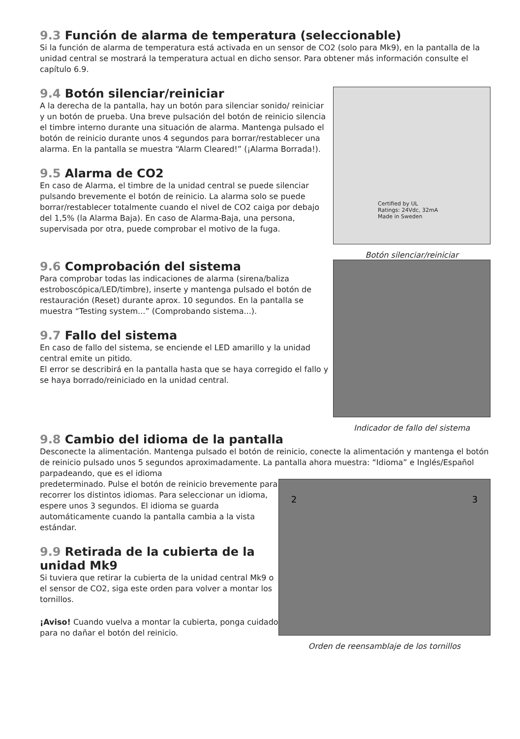9.3 Función de alarma de temperatura (seleccionable)
Si la función de alarma de temperatura está activada en un sensor de CO2 (solo para Mk9), en la pantalla de la unidad central se mostrará la temperatura actual en dicho sensor. Para obtener más información consulte el capítulo 6.9.
9.4 Botón silenciar/reiniciar
A la derecha de la pantalla, hay un botón para silenciar sonido/ reiniciar y un botón de prueba. Una breve pulsación del botón de reinicio silencia el timbre interno durante una situación de alarma. Mantenga pulsado el botón de reinicio durante unos 4 segundos para borrar/restablecer una alarma. En la pantalla se muestra “Alarm Cleared!” (¡Alarma Borrada!).
9.5 Alarma de CO2
En caso de Alarma, el timbre de la unidad central se puede silenciar pulsando brevemente el botón de reinicio. La alarma solo se puede borrar/restablecer totalmente cuando el nivel de CO2 caiga por debajo del 1,5% (la Alarma Baja). En caso de Alarma-Baja, una persona, supervisada por otra, puede comprobar el motivo de la fuga.
Certified by UL
Ratings: 24Vdc, 32mA
Made in Sweden
Botón silenciar/reiniciar
9.6 Comprobación del sistema
Para comprobar todas las indicaciones de alarma (sirena/baliza estroboscópica/LED/timbre), inserte y mantenga pulsado el botón de restauración (Reset) durante aprox. 10 segundos. En la pantalla se muestra “Testing system...” (Comprobando sistema...).
9.7 Fallo del sistema
En caso de fallo del sistema, se enciende el LED amarillo y la unidad central emite un pitido.
El error se describirá en la pantalla hasta que se haya corregido el fallo y se haya borrado/reiniciado en la unidad central.
Indicador de fallo del sistema
9.8 Cambio del idioma de la pantalla
Desconecte la alimentación. Mantenga pulsado el botón de reinicio, conecte la alimentación y mantenga el botón de reinicio pulsado unos 5 segundos aproximadamente. La pantalla ahora muestra: “Idioma” e Inglés/Español parpadeando, que es el idioma
predeterminado. Pulse el botón de reinicio brevemente para recorrer los distintos idiomas. Para seleccionar un idioma, espere unos 3 segundos. El idioma se guarda automáticamente cuando la pantalla cambia a la vista estándar.
9.9 Retirada de la cubierta de la unidad Mk9
Si tuviera que retirar la cubierta de la unidad central Mk9 o el sensor de CO2, siga este orden para volver a montar los tornillos.
¡Aviso! Cuando vuelva a montar la cubierta, ponga cuidado para no dañar el botón del reinicio.
2 3
Orden de reensamblaje de los tornillos